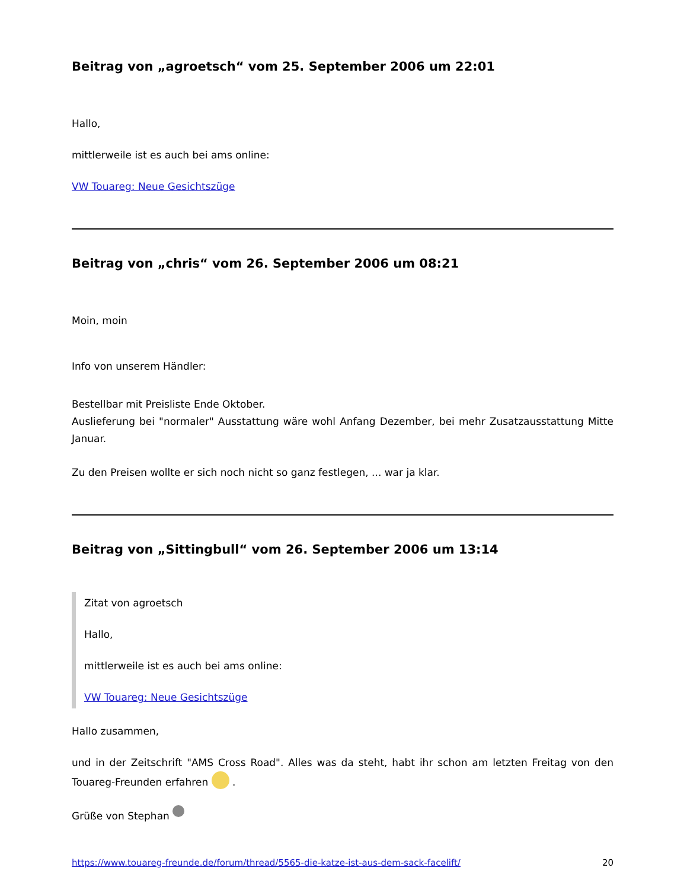Beitrag von „agroetsch“ vom 25. September 2006 um 22:01
Hallo,
mittlerweile ist es auch bei ams online:
VW Touareg: Neue Gesichtszüge
Beitrag von „chris“ vom 26. September 2006 um 08:21
Moin, moin
Info von unserem Händler:
Bestellbar mit Preisliste Ende Oktober.
Auslieferung bei "normaler" Ausstattung wäre wohl Anfang Dezember, bei mehr Zusatzausstattung Mitte Januar.
Zu den Preisen wollte er sich noch nicht so ganz festlegen, ... war ja klar.
Beitrag von „Sittingbull“ vom 26. September 2006 um 13:14
Zitat von agroetsch
Hallo,
mittlerweile ist es auch bei ams online:
VW Touareg: Neue Gesichtszüge
Hallo zusammen,
und in der Zeitschrift "AMS Cross Road". Alles was da steht, habt ihr schon am letzten Freitag von den Touareg-Freunden erfahren .
Grüße von Stephan
https://www.touareg-freunde.de/forum/thread/5565-die-katze-ist-aus-dem-sack-facelift/ 20